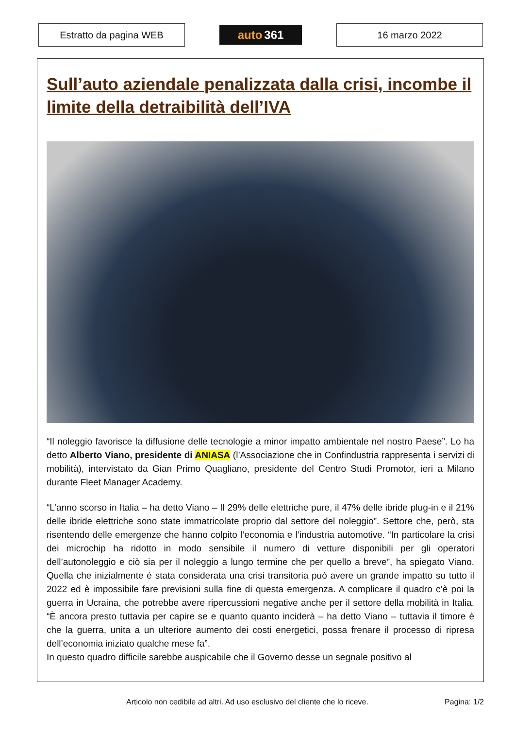Estratto da pagina WEB
auto 361
16 marzo 2022
Sull’auto aziendale penalizzata dalla crisi, incombe il limite della detraibilità dell’IVA
“Il noleggio favorisce la diffusione delle tecnologie a minor impatto ambientale nel nostro Paese”. Lo ha detto Alberto Viano, presidente di ANIASA (l’Associazione che in Confindustria rappresenta i servizi di mobilità), intervistato da Gian Primo Quagliano, presidente del Centro Studi Promotor, ieri a Milano durante Fleet Manager Academy.
“L’anno scorso in Italia – ha detto Viano – Il 29% delle elettriche pure, il 47% delle ibride plug-in e il 21% delle ibride elettriche sono state immatricolate proprio dal settore del noleggio”. Settore che, però, sta risentendo delle emergenze che hanno colpito l’economia e l’industria automotive. “In particolare la crisi dei microchip ha ridotto in modo sensibile il numero di vetture disponibili per gli operatori dell’autonoleggio e ciò sia per il noleggio a lungo termine che per quello a breve”, ha spiegato Viano. Quella che inizialmente è stata considerata una crisi transitoria può avere un grande impatto su tutto il 2022 ed è impossibile fare previsioni sulla fine di questa emergenza. A complicare il quadro c’è poi la guerra in Ucraina, che potrebbe avere ripercussioni negative anche per il settore della mobilità in Italia. “È ancora presto tuttavia per capire se e quanto quanto inciderà – ha detto Viano – tuttavia il timore è che la guerra, unita a un ulteriore aumento dei costi energetici, possa frenare il processo di ripresa dell’economia iniziato qualche mese fa”.
In questo quadro difficile sarebbe auspicabile che il Governo desse un segnale positivo al
Articolo non cedibile ad altri. Ad uso esclusivo del cliente che lo riceve. Pagina: 1/2